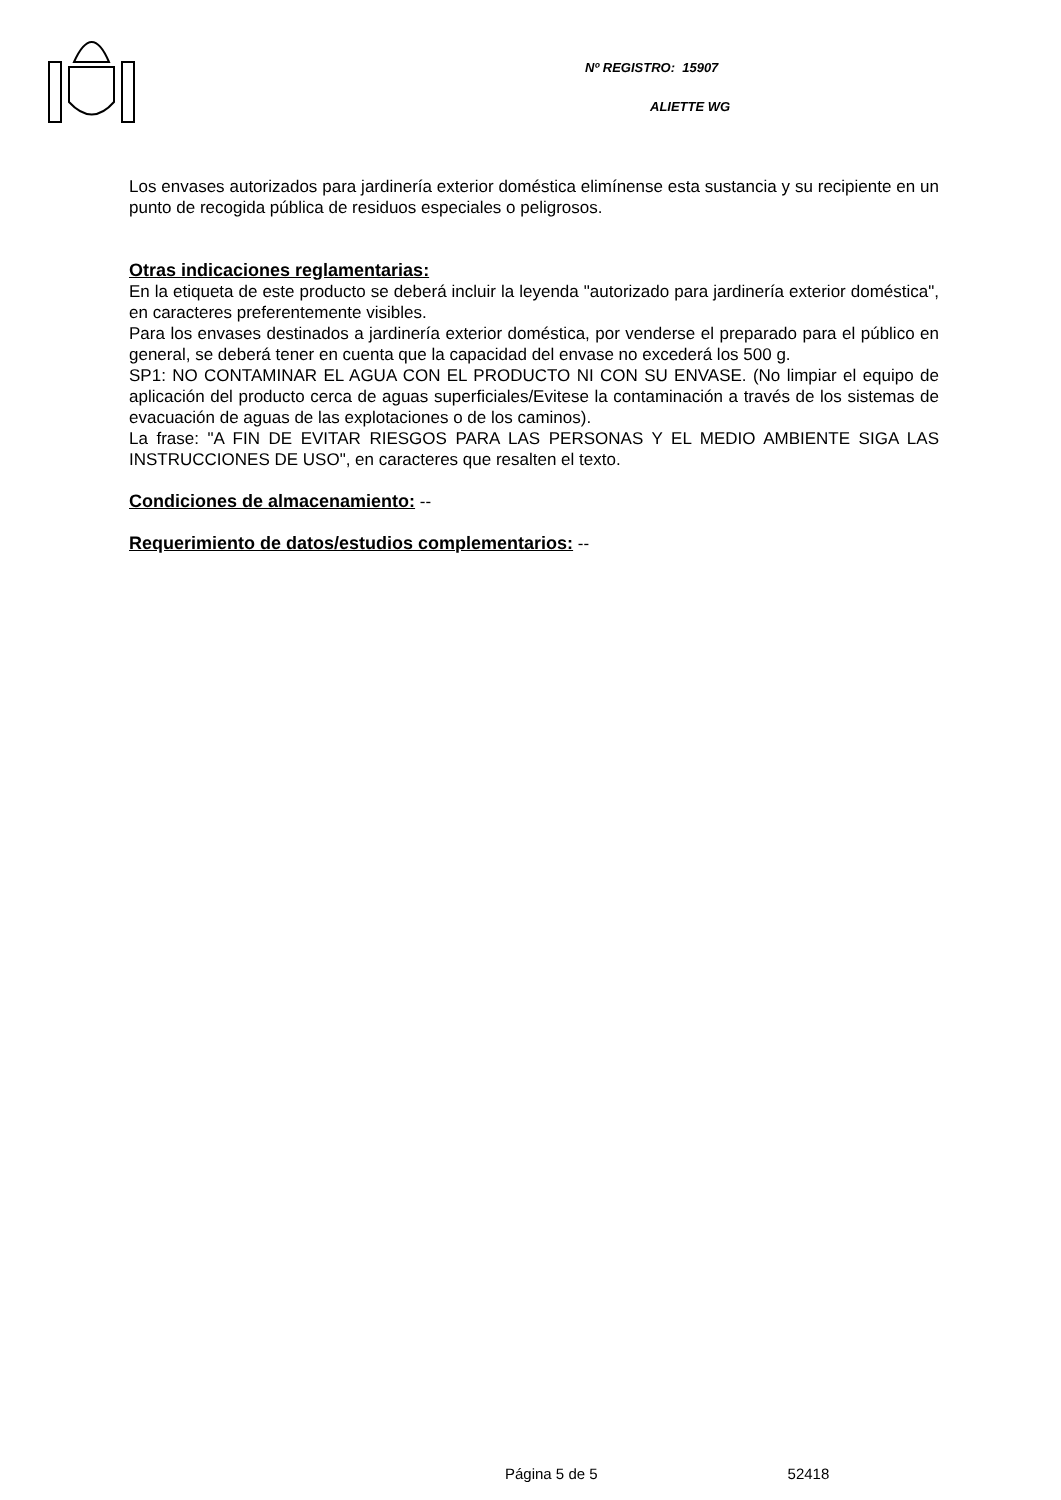Nº REGISTRO: 15907
ALIETTE WG
Los envases autorizados para jardinería exterior doméstica elimínense esta sustancia y su recipiente en un punto de recogida pública de residuos especiales o peligrosos.
Otras indicaciones reglamentarias:
En la etiqueta de este producto se deberá incluir la leyenda "autorizado para jardinería exterior doméstica", en caracteres preferentemente visibles.
Para los envases destinados a jardinería exterior doméstica, por venderse el preparado para el público en general, se deberá tener en cuenta que la capacidad del envase no excederá los 500 g.
SP1: NO CONTAMINAR EL AGUA CON EL PRODUCTO NI CON SU ENVASE. (No limpiar el equipo de aplicación del producto cerca de aguas superficiales/Evitese la contaminación a través de los sistemas de evacuación de aguas de las explotaciones o de los caminos).
La frase: "A FIN DE EVITAR RIESGOS PARA LAS PERSONAS Y EL MEDIO AMBIENTE SIGA LAS INSTRUCCIONES DE USO", en caracteres que resalten el texto.
Condiciones de almacenamiento: --
Requerimiento de datos/estudios complementarios: --
Página 5 de 5 52418